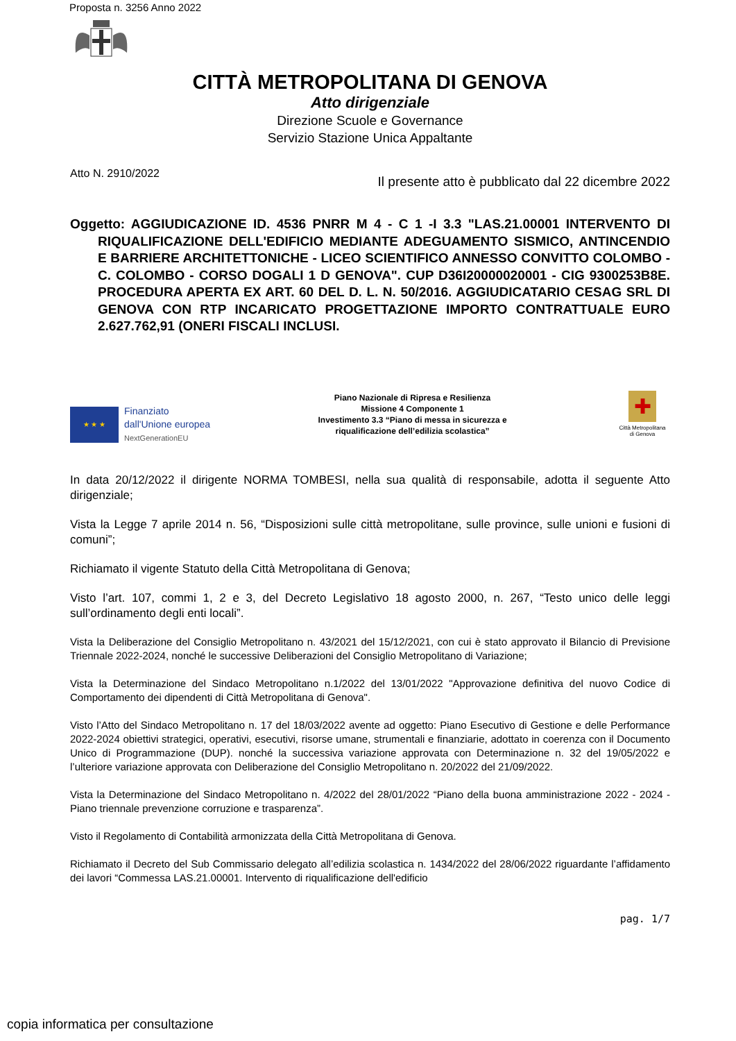Proposta n. 3256 Anno 2022
CITTÀ METROPOLITANA DI GENOVA
Atto dirigenziale
Direzione Scuole e Governance
Servizio Stazione Unica Appaltante
Atto N. 2910/2022 Il presente atto è pubblicato dal 22 dicembre 2022
Oggetto: AGGIUDICAZIONE ID. 4536 PNRR M 4 - C 1 -I 3.3 "LAS.21.00001 INTERVENTO DI RIQUALIFICAZIONE DELL'EDIFICIO MEDIANTE ADEGUAMENTO SISMICO, ANTINCENDIO E BARRIERE ARCHITETTONICHE - LICEO SCIENTIFICO ANNESSO CONVITTO COLOMBO - C. COLOMBO - CORSO DOGALI 1 D GENOVA". CUP D36I20000020001 - CIG 9300253B8E. PROCEDURA APERTA EX ART. 60 DEL D. L. N. 50/2016. AGGIUDICATARIO CESAG SRL DI GENOVA CON RTP INCARICATO PROGETTAZIONE IMPORTO CONTRATTUALE EURO 2.627.762,91 (ONERI FISCALI INCLUSI.
★ ★ ★
Finanziato
dall'Unione europea
NextGenerationEU
Piano Nazionale di Ripresa e Resilienza
Missione 4 Componente 1
Investimento 3.3 “Piano di messa in sicurezza e
riqualificazione dell’edilizia scolastica”
✚
Città Metropolitana
di Genova
In data 20/12/2022 il dirigente NORMA TOMBESI, nella sua qualità di responsabile, adotta il seguente Atto dirigenziale;
Vista la Legge 7 aprile 2014 n. 56, “Disposizioni sulle città metropolitane, sulle province, sulle unioni e fusioni di comuni”;
Richiamato il vigente Statuto della Città Metropolitana di Genova;
Visto l’art. 107, commi 1, 2 e 3, del Decreto Legislativo 18 agosto 2000, n. 267, “Testo unico delle leggi sull’ordinamento degli enti locali”.
Vista la Deliberazione del Consiglio Metropolitano n. 43/2021 del 15/12/2021, con cui è stato approvato il Bilancio di Previsione Triennale 2022-2024, nonché le successive Deliberazioni del Consiglio Metropolitano di Variazione;
Vista la Determinazione del Sindaco Metropolitano n.1/2022 del 13/01/2022 "Approvazione definitiva del nuovo Codice di Comportamento dei dipendenti di Città Metropolitana di Genova".
Visto l’Atto del Sindaco Metropolitano n. 17 del 18/03/2022 avente ad oggetto: Piano Esecutivo di Gestione e delle Performance 2022-2024 obiettivi strategici, operativi, esecutivi, risorse umane, strumentali e finanziarie, adottato in coerenza con il Documento Unico di Programmazione (DUP). nonché la successiva variazione approvata con Determinazione n. 32 del 19/05/2022 e l’ulteriore variazione approvata con Deliberazione del Consiglio Metropolitano n. 20/2022 del 21/09/2022.
Vista la Determinazione del Sindaco Metropolitano n. 4/2022 del 28/01/2022 “Piano della buona amministrazione 2022 - 2024 - Piano triennale prevenzione corruzione e trasparenza”.
Visto il Regolamento di Contabilità armonizzata della Città Metropolitana di Genova.
Richiamato il Decreto del Sub Commissario delegato all’edilizia scolastica n. 1434/2022 del 28/06/2022 riguardante l’affidamento dei lavori “Commessa LAS.21.00001. Intervento di riqualificazione dell'edificio
pag. 1/7
copia informatica per consultazione